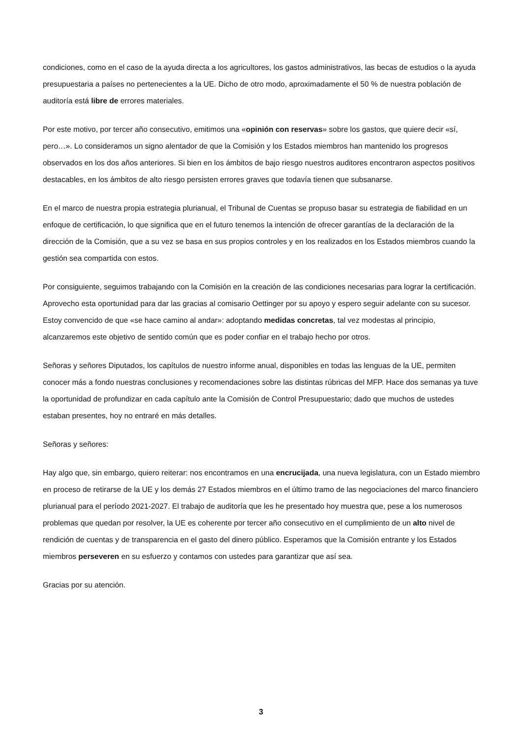condiciones, como en el caso de la ayuda directa a los agricultores, los gastos administrativos, las becas de estudios o la ayuda presupuestaria a países no pertenecientes a la UE. Dicho de otro modo, aproximadamente el 50 % de nuestra población de auditoría está libre de errores materiales.
Por este motivo, por tercer año consecutivo, emitimos una «opinión con reservas» sobre los gastos, que quiere decir «sí, pero…». Lo consideramos un signo alentador de que la Comisión y los Estados miembros han mantenido los progresos observados en los dos años anteriores. Si bien en los ámbitos de bajo riesgo nuestros auditores encontraron aspectos positivos destacables, en los ámbitos de alto riesgo persisten errores graves que todavía tienen que subsanarse.
En el marco de nuestra propia estrategia plurianual, el Tribunal de Cuentas se propuso basar su estrategia de fiabilidad en un enfoque de certificación, lo que significa que en el futuro tenemos la intención de ofrecer garantías de la declaración de la dirección de la Comisión, que a su vez se basa en sus propios controles y en los realizados en los Estados miembros cuando la gestión sea compartida con estos.
Por consiguiente, seguimos trabajando con la Comisión en la creación de las condiciones necesarias para lograr la certificación. Aprovecho esta oportunidad para dar las gracias al comisario Oettinger por su apoyo y espero seguir adelante con su sucesor. Estoy convencido de que «se hace camino al andar»: adoptando medidas concretas, tal vez modestas al principio, alcanzaremos este objetivo de sentido común que es poder confiar en el trabajo hecho por otros.
Señoras y señores Diputados, los capítulos de nuestro informe anual, disponibles en todas las lenguas de la UE, permiten conocer más a fondo nuestras conclusiones y recomendaciones sobre las distintas rúbricas del MFP. Hace dos semanas ya tuve la oportunidad de profundizar en cada capítulo ante la Comisión de Control Presupuestario; dado que muchos de ustedes estaban presentes, hoy no entraré en más detalles.
Señoras y señores:
Hay algo que, sin embargo, quiero reiterar: nos encontramos en una encrucijada, una nueva legislatura, con un Estado miembro en proceso de retirarse de la UE y los demás 27 Estados miembros en el último tramo de las negociaciones del marco financiero plurianual para el período 2021-2027. El trabajo de auditoría que les he presentado hoy muestra que, pese a los numerosos problemas que quedan por resolver, la UE es coherente por tercer año consecutivo en el cumplimiento de un alto nivel de rendición de cuentas y de transparencia en el gasto del dinero público. Esperamos que la Comisión entrante y los Estados miembros perseveren en su esfuerzo y contamos con ustedes para garantizar que así sea.
Gracias por su atención.
3